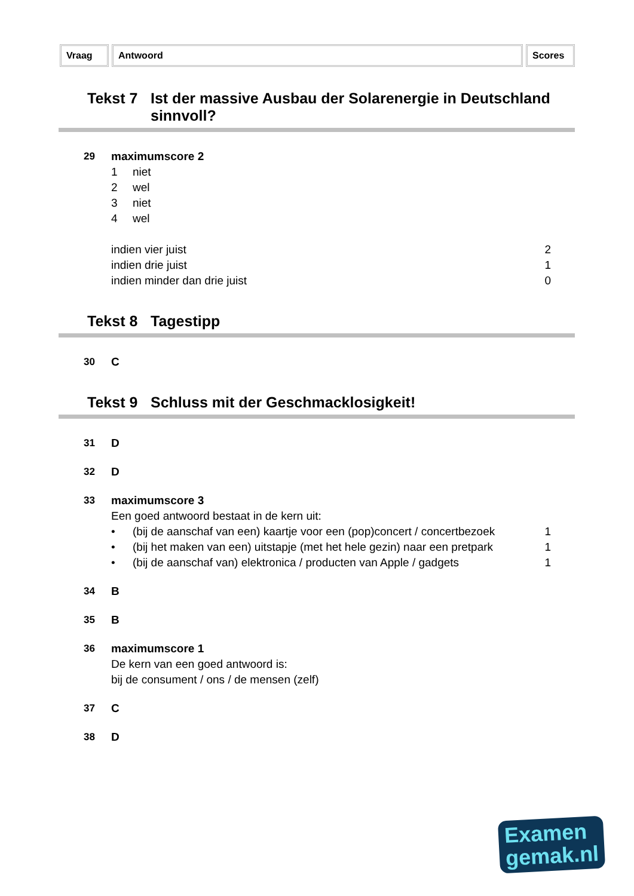Vraag Antwoord Scores
Tekst 7 Ist der massive Ausbau der Solarenergie in Deutschland sinnvoll?
29 maximumscore 2
1 niet
2 wel
3 niet
4 wel
indien vier juist 2
indien drie juist 1
indien minder dan drie juist 0
Tekst 8 Tagestipp
30 C
Tekst 9 Schluss mit der Geschmacklosigkeit!
31 D
32 D
33 maximumscore 3
Een goed antwoord bestaat in de kern uit:
• (bij de aanschaf van een) kaartje voor een (pop)concert / concertbezoek
1
• (bij het maken van een) uitstapje (met het hele gezin) naar een pretpark
1
• (bij de aanschaf van) elektronica / producten van Apple / gadgets
1
34 B
35 B
36 maximumscore 1
De kern van een goed antwoord is:
bij de consument / ons / de mensen (zelf)
37 C
38 D
Examen
gemak.nl